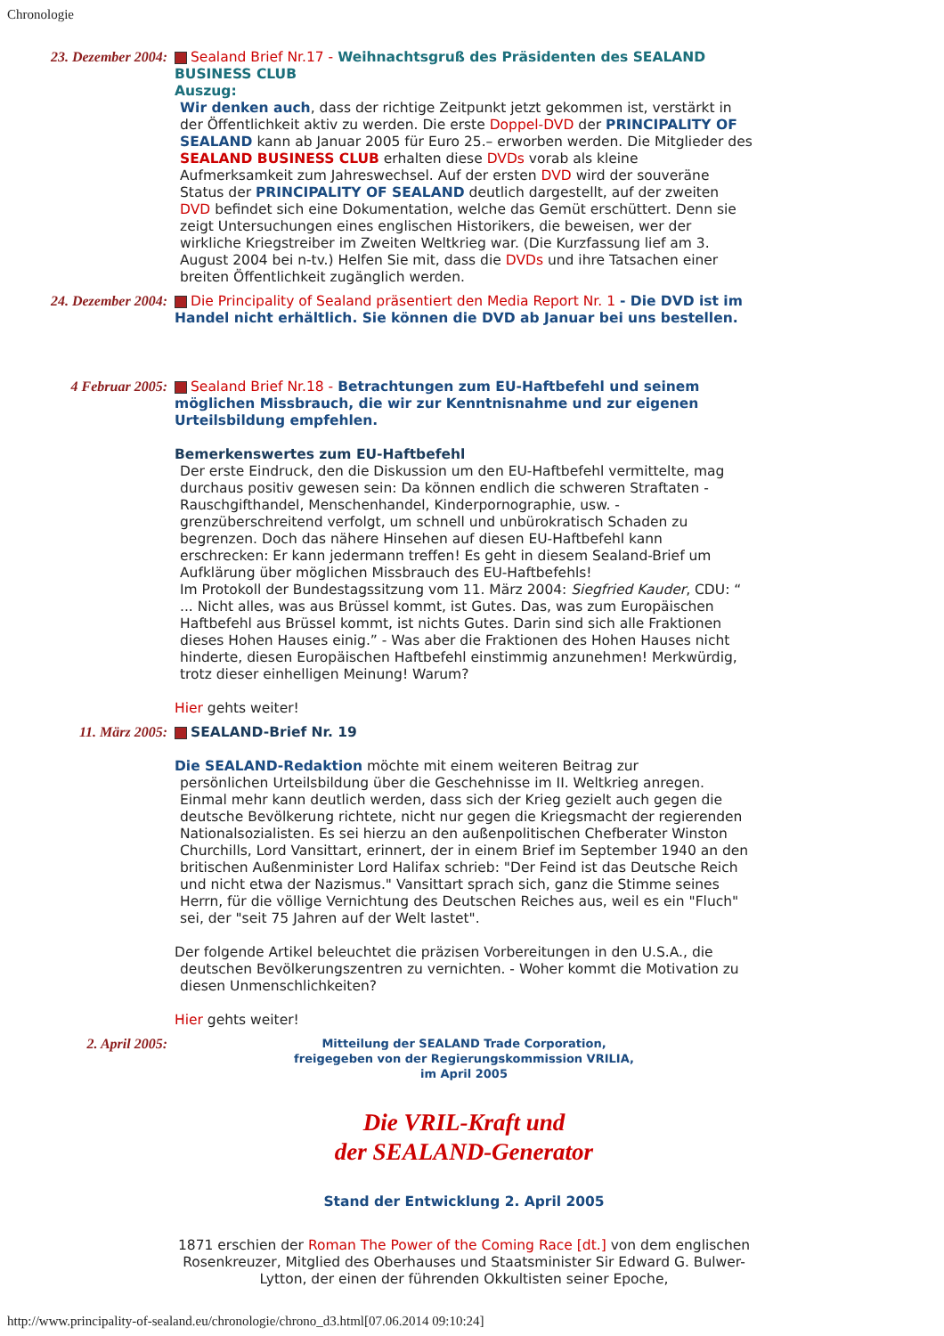Chronologie
23. Dezember 2004:
Sealand Brief Nr.17 - Weihnachtsgruß des Präsidenten des SEALAND BUSINESS CLUB
Auszug:
Wir denken auch, dass der richtige Zeitpunkt jetzt gekommen ist, verstärkt in der Öffentlichkeit aktiv zu werden. Die erste Doppel-DVD der PRINCIPALITY OF SEALAND kann ab Januar 2005 für Euro 25.– erworben werden. Die Mitglieder des SEALAND BUSINESS CLUB erhalten diese DVDs vorab als kleine Aufmerksamkeit zum Jahreswechsel. Auf der ersten DVD wird der souveräne Status der PRINCIPALITY OF SEALAND deutlich dargestellt, auf der zweiten DVD befindet sich eine Dokumentation, welche das Gemüt erschüttert. Denn sie zeigt Untersuchungen eines englischen Historikers, die beweisen, wer der wirkliche Kriegstreiber im Zweiten Weltkrieg war. (Die Kurzfassung lief am 3. August 2004 bei n-tv.) Helfen Sie mit, dass die DVDs und ihre Tatsachen einer breiten Öffentlichkeit zugänglich werden.
24. Dezember 2004:
Die Principality of Sealand präsentiert den Media Report Nr. 1 - Die DVD ist im Handel nicht erhältlich. Sie können die DVD ab Januar bei uns bestellen.
4 Februar 2005:
Sealand Brief Nr.18 - Betrachtungen zum EU-Haftbefehl und seinem möglichen Missbrauch, die wir zur Kenntnisnahme und zur eigenen Urteilsbildung empfehlen.
Bemerkenswertes zum EU-Haftbefehl
Der erste Eindruck, den die Diskussion um den EU-Haftbefehl vermittelte, mag durchaus positiv gewesen sein: Da können endlich die schweren Straftaten - Rauschgifthandel, Menschenhandel, Kinderpornographie, usw. - grenzüberschreitend verfolgt, um schnell und unbürokratisch Schaden zu begrenzen. Doch das nähere Hinsehen auf diesen EU-Haftbefehl kann erschrecken: Er kann jedermann treffen! Es geht in diesem Sealand-Brief um Aufklärung über möglichen Missbrauch des EU-Haftbefehls!
Im Protokoll der Bundestagssitzung vom 11. März 2004: Siegfried Kauder, CDU: “ ... Nicht alles, was aus Brüssel kommt, ist Gutes. Das, was zum Europäischen Haftbefehl aus Brüssel kommt, ist nichts Gutes. Darin sind sich alle Fraktionen dieses Hohen Hauses einig.” - Was aber die Fraktionen des Hohen Hauses nicht hinderte, diesen Europäischen Haftbefehl einstimmig anzunehmen! Merkwürdig, trotz dieser einhelligen Meinung! Warum?
Hier gehts weiter!
11. März 2005:
SEALAND-Brief Nr. 19
Die SEALAND-Redaktion möchte mit einem weiteren Beitrag zur
persönlichen Urteilsbildung über die Geschehnisse im II. Weltkrieg anregen. Einmal mehr kann deutlich werden, dass sich der Krieg gezielt auch gegen die deutsche Bevölkerung richtete, nicht nur gegen die Kriegsmacht der regierenden Nationalsozialisten. Es sei hierzu an den außenpolitischen Chefberater Winston Churchills, Lord Vansittart, erinnert, der in einem Brief im September 1940 an den britischen Außenminister Lord Halifax schrieb: "Der Feind ist das Deutsche Reich und nicht etwa der Nazismus." Vansittart sprach sich, ganz die Stimme seines Herrn, für die völlige Vernichtung des Deutschen Reiches aus, weil es ein "Fluch" sei, der "seit 75 Jahren auf der Welt lastet".
Der folgende Artikel beleuchtet die präzisen Vorbereitungen in den U.S.A., die
deutschen Bevölkerungszentren zu vernichten. - Woher kommt die Motivation zu diesen Unmenschlichkeiten?
Hier gehts weiter!
2. April 2005:
Mitteilung der SEALAND Trade Corporation,
freigegeben von der Regierungskommission VRILIA,
im April 2005
Die VRIL-Kraft und
der SEALAND-Generator
Stand der Entwicklung 2. April 2005
1871 erschien der Roman The Power of the Coming Race [dt.] von dem englischen Rosenkreuzer, Mitglied des Oberhauses und Staatsminister Sir Edward G. Bulwer-Lytton, der einen der führenden Okkultisten seiner Epoche,
http://www.principality-of-sealand.eu/chronologie/chrono_d3.html[07.06.2014 09:10:24]